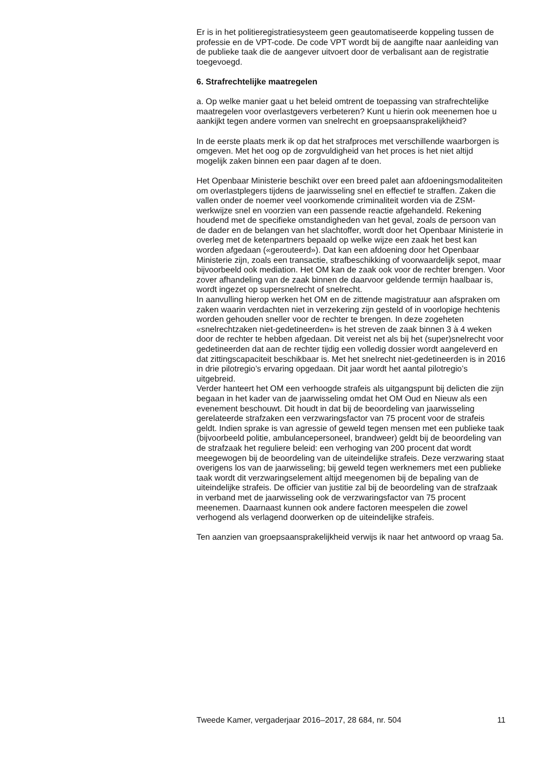Er is in het politieregistratiesysteem geen geautomatiseerde koppeling tussen de professie en de VPT-code. De code VPT wordt bij de aangifte naar aanleiding van de publieke taak die de aangever uitvoert door de verbalisant aan de registratie toegevoegd.
6. Strafrechtelijke maatregelen
a. Op welke manier gaat u het beleid omtrent de toepassing van strafrechtelijke maatregelen voor overlastgevers verbeteren? Kunt u hierin ook meenemen hoe u aankijkt tegen andere vormen van snelrecht en groepsaansprakelijkheid?
In de eerste plaats merk ik op dat het strafproces met verschillende waarborgen is omgeven. Met het oog op de zorgvuldigheid van het proces is het niet altijd mogelijk zaken binnen een paar dagen af te doen.
Het Openbaar Ministerie beschikt over een breed palet aan afdoeningsmodaliteiten om overlastplegers tijdens de jaarwisseling snel en effectief te straffen. Zaken die vallen onder de noemer veel voorkomende criminaliteit worden via de ZSM-werkwijze snel en voorzien van een passende reactie afgehandeld. Rekening houdend met de specifieke omstandigheden van het geval, zoals de persoon van de dader en de belangen van het slachtoffer, wordt door het Openbaar Ministerie in overleg met de ketenpartners bepaald op welke wijze een zaak het best kan worden afgedaan («gerouteerd»). Dat kan een afdoening door het Openbaar Ministerie zijn, zoals een transactie, strafbeschikking of voorwaardelijk sepot, maar bijvoorbeeld ook mediation. Het OM kan de zaak ook voor de rechter brengen. Voor zover afhandeling van de zaak binnen de daarvoor geldende termijn haalbaar is, wordt ingezet op supersnelrecht of snelrecht.
In aanvulling hierop werken het OM en de zittende magistratuur aan afspraken om zaken waarin verdachten niet in verzekering zijn gesteld of in voorlopige hechtenis worden gehouden sneller voor de rechter te brengen. In deze zogeheten «snelrechtzaken niet-gedetineerden» is het streven de zaak binnen 3 à 4 weken door de rechter te hebben afgedaan. Dit vereist net als bij het (super)snelrecht voor gedetineerden dat aan de rechter tijdig een volledig dossier wordt aangeleverd en dat zittingscapaciteit beschikbaar is. Met het snelrecht niet-gedetineerden is in 2016 in drie pilotregio’s ervaring opgedaan. Dit jaar wordt het aantal pilotregio’s uitgebreid.
Verder hanteert het OM een verhoogde strafeis als uitgangspunt bij delicten die zijn begaan in het kader van de jaarwisseling omdat het OM Oud en Nieuw als een evenement beschouwt. Dit houdt in dat bij de beoordeling van jaarwisseling gerelateerde strafzaken een verzwaringsfactor van 75 procent voor de strafeis geldt. Indien sprake is van agressie of geweld tegen mensen met een publieke taak (bijvoorbeeld politie, ambulancepersoneel, brandweer) geldt bij de beoordeling van de strafzaak het reguliere beleid: een verhoging van 200 procent dat wordt meegewogen bij de beoordeling van de uiteindelijke strafeis. Deze verzwaring staat overigens los van de jaarwisseling; bij geweld tegen werknemers met een publieke taak wordt dit verzwaringselement altijd meegenomen bij de bepaling van de uiteindelijke strafeis. De officier van justitie zal bij de beoordeling van de strafzaak in verband met de jaarwisseling ook de verzwaringsfactor van 75 procent meenemen. Daarnaast kunnen ook andere factoren meespelen die zowel verhogend als verlagend doorwerken op de uiteindelijke strafeis.
Ten aanzien van groepsaansprakelijkheid verwijs ik naar het antwoord op vraag 5a.
Tweede Kamer, vergaderjaar 2016–2017, 28 684, nr. 504 11